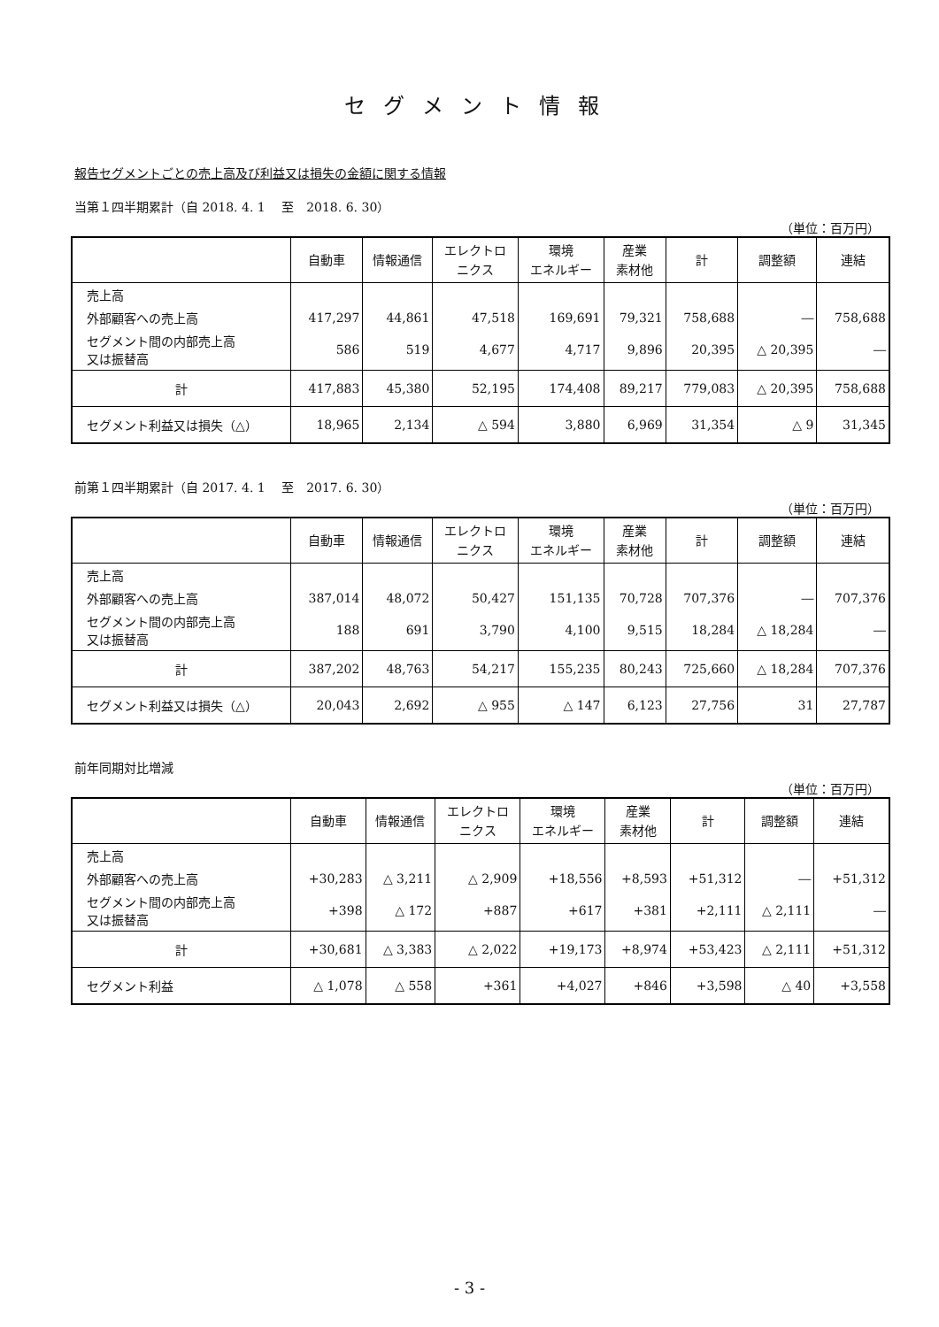セグメント情報
報告セグメントごとの売上高及び利益又は損失の金額に関する情報
当第１四半期累計（自 2018. 4. 1　 至　2018. 6. 30）
（単位：百万円）
| | 自動車 | 情報通信 | エレクトロ ニクス | 環境 エネルギー | 産業 素材他 | 計 | 調整額 | 連結 |
| --- | --- | --- | --- | --- | --- | --- | --- | --- |
| 売上高 | | | | | | | | |
| 外部顧客への売上高 | 417,297 | 44,861 | 47,518 | 169,691 | 79,321 | 758,688 | ― | 758,688 |
| セグメント間の内部売上高 又は振替高 | 586 | 519 | 4,677 | 4,717 | 9,896 | 20,395 | △ 20,395 | ― |
| 計 | 417,883 | 45,380 | 52,195 | 174,408 | 89,217 | 779,083 | △ 20,395 | 758,688 |
| セグメント利益又は損失（△） | 18,965 | 2,134 | △ 594 | 3,880 | 6,969 | 31,354 | △ 9 | 31,345 |
前第１四半期累計（自 2017. 4. 1　 至　2017. 6. 30）
（単位：百万円）
| | 自動車 | 情報通信 | エレクトロ ニクス | 環境 エネルギー | 産業 素材他 | 計 | 調整額 | 連結 |
| --- | --- | --- | --- | --- | --- | --- | --- | --- |
| 売上高 | | | | | | | | |
| 外部顧客への売上高 | 387,014 | 48,072 | 50,427 | 151,135 | 70,728 | 707,376 | ― | 707,376 |
| セグメント間の内部売上高 又は振替高 | 188 | 691 | 3,790 | 4,100 | 9,515 | 18,284 | △ 18,284 | ― |
| 計 | 387,202 | 48,763 | 54,217 | 155,235 | 80,243 | 725,660 | △ 18,284 | 707,376 |
| セグメント利益又は損失（△） | 20,043 | 2,692 | △ 955 | △ 147 | 6,123 | 27,756 | 31 | 27,787 |
前年同期対比増減
（単位：百万円）
| | 自動車 | 情報通信 | エレクトロ ニクス | 環境 エネルギー | 産業 素材他 | 計 | 調整額 | 連結 |
| --- | --- | --- | --- | --- | --- | --- | --- | --- |
| 売上高 | | | | | | | | |
| 外部顧客への売上高 | +30,283 | △ 3,211 | △ 2,909 | +18,556 | +8,593 | +51,312 | ― | +51,312 |
| セグメント間の内部売上高 又は振替高 | +398 | △ 172 | +887 | +617 | +381 | +2,111 | △ 2,111 | ― |
| 計 | +30,681 | △ 3,383 | △ 2,022 | +19,173 | +8,974 | +53,423 | △ 2,111 | +51,312 |
| セグメント利益 | △ 1,078 | △ 558 | +361 | +4,027 | +846 | +3,598 | △ 40 | +3,558 |
- 3 -